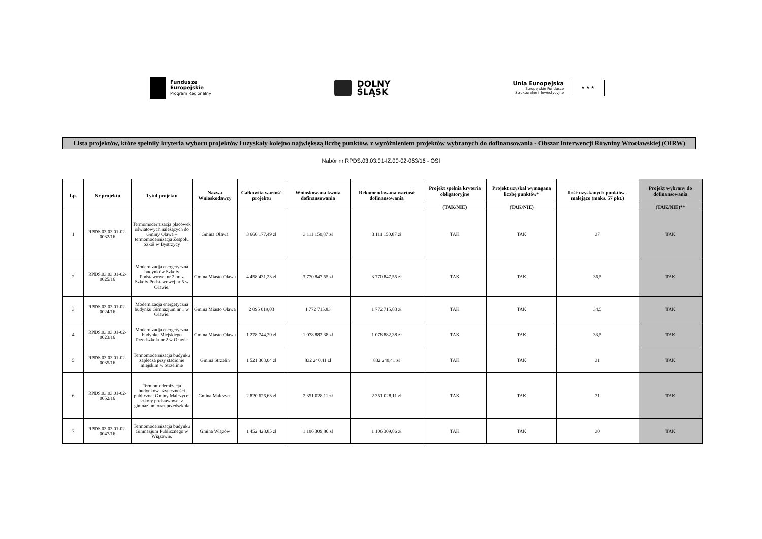Fundusze
Europejskie
Program Regionalny
DOLNY
ŚLĄSK
Unia Europejska
Europejskie Fundusze
Strukturalne i Inwestycyjne
★ ★ ★
Lista projektów, które spełniły kryteria wyboru projektów i uzyskały kolejno największą liczbę punktów, z wyróżnieniem projektów wybranych do dofinansowania - Obszar Interwencji Równiny Wrocławskiej (OIRW)
Nabór nr RPDS.03.03.01-IZ.00-02-063/16 - OSI
| Lp. | Nr projektu | Tytuł projektu | Nazwa Wnioskodawcy | Całkowita wartość projektu | Wnioskowana kwota dofinansowania | Rekomendowana wartość dofinansowania | Projekt spełnia kryteria obligatoryjne | Projekt uzyskał wymaganą liczbę punktów* | Ilość uzyskanych punktów - malejąco (maks. 57 pkt.) | Projekt wybrany do dofinansowania |
| --- | --- | --- | --- | --- | --- | --- | --- | --- | --- | --- |
| | | | | | | | (TAK/NIE) | (TAK/NIE) | | (TAK/NIE)** |
| 1 | RPDS.03.03.01-02-0032/16 | Termomodernizacja placówek oświatowych należących do Gminy Oława – termomodernizacja Zespołu Szkół w Bystrzycy | Gmina Oława | 3 660 177,49 zł | 3 111 150,87 zł | 3 111 150,87 zł | TAK | TAK | 37 | TAK |
| 2 | RPDS.03.03.01-02-0025/16 | Modernizacja energetyczna budynków Szkoły Podstawowej nr 2 oraz Szkoły Podstawowej nr 5 w Oławie. | Gmina Miasto Oława | 4 458 431,23 zł | 3 770 847,55 zł | 3 770 847,55 zł | TAK | TAK | 36,5 | TAK |
| 3 | RPDS.03.03.01-02-0024/16 | Modernizacja energetyczna budynku Gimnazjum nr 1 w Oławie. | Gmina Miasto Oława | 2 095 019,03 | 1 772 715,83 | 1 772 715,83 zł | TAK | TAK | 34,5 | TAK |
| 4 | RPDS.03.03.01-02-0023/16 | Modernizacja energetyczna budynku Miejskiego Przedszkola nr 2 w Oławie | Gmina Miasto Oława | 1 278 744,39 zł | 1 078 882,38 zł | 1 078 882,38 zł | TAK | TAK | 33,5 | TAK |
| 5 | RPDS.03.03.01-02-0035/16 | Termomodernizacja budynku zaplecza przy stadionie miejskim w Strzelinie | Gmina Strzelin | 1 521 303,04 zł | 832 240,41 zł | 832 240,41 zł | TAK | TAK | 31 | TAK |
| 6 | RPDS.03.03.01-02-0052/16 | Termomodernizacja budynków użyteczności publicznej Gminy Malczyce: szkoły podstawowej z gimnazjum oraz przedszkola | Gmina Malczyce | 2 820 626,63 zł | 2 351 028,11 zł | 2 351 028,11 zł | TAK | TAK | 31 | TAK |
| 7 | RPDS.03.03.01-02-0047/16 | Termomodernizacja budynku Gimnazjum Publicznego w Wiązowie. | Gmina Wiązów | 1 452 428,85 zł | 1 106 309,86 zł | 1 106 309,86 zł | TAK | TAK | 30 | TAK |